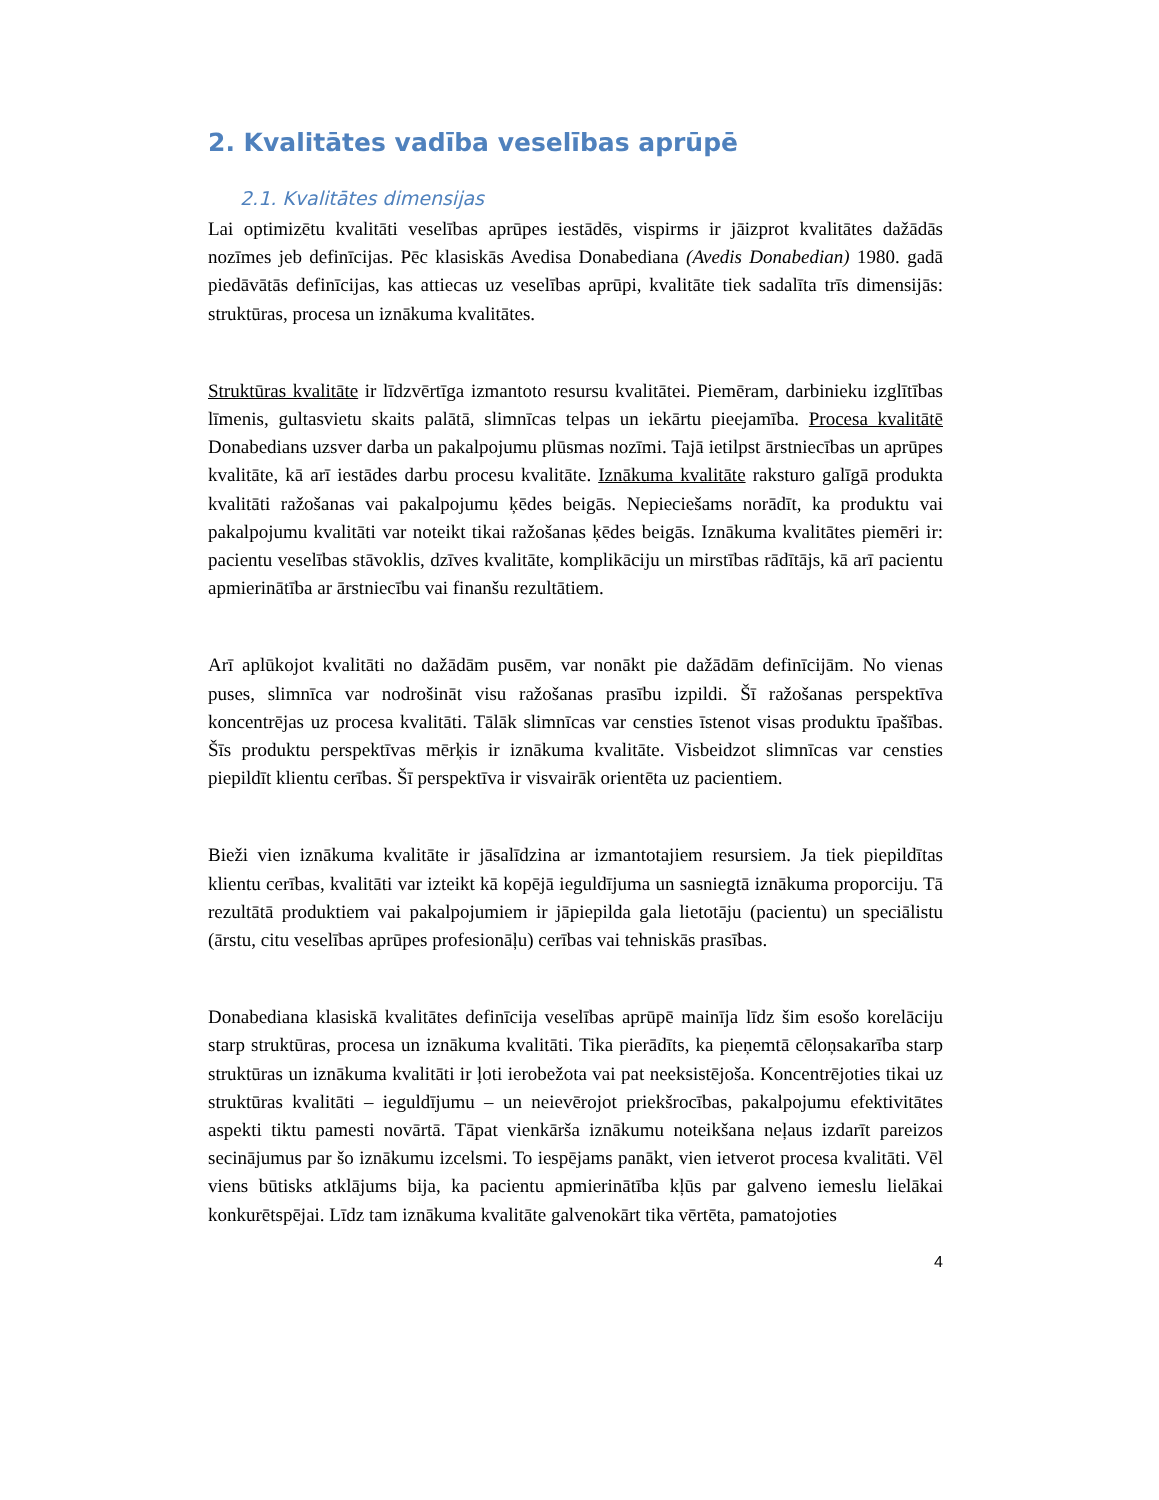2. Kvalitātes vadība veselības aprūpē
2.1. Kvalitātes dimensijas
Lai optimizētu kvalitāti veselības aprūpes iestādēs, vispirms ir jāizprot kvalitātes dažādās nozīmes jeb definīcijas. Pēc klasiskās Avedisa Donabediana (Avedis Donabedian) 1980. gadā piedāvātās definīcijas, kas attiecas uz veselības aprūpi, kvalitāte tiek sadalīta trīs dimensijās: struktūras, procesa un iznākuma kvalitātes.
Struktūras kvalitāte ir līdzvērtīga izmantoto resursu kvalitātei. Piemēram, darbinieku izglītības līmenis, gultasvietu skaits palātā, slimnīcas telpas un iekārtu pieejamība. Procesa kvalitātē Donabedians uzsver darba un pakalpojumu plūsmas nozīmi. Tajā ietilpst ārstniecības un aprūpes kvalitāte, kā arī iestādes darbu procesu kvalitāte. Iznākuma kvalitāte raksturo galīgā produkta kvalitāti ražošanas vai pakalpojumu ķēdes beigās. Nepieciešams norādīt, ka produktu vai pakalpojumu kvalitāti var noteikt tikai ražošanas ķēdes beigās. Iznākuma kvalitātes piemēri ir: pacientu veselības stāvoklis, dzīves kvalitāte, komplikāciju un mirstības rādītājs, kā arī pacientu apmierinātība ar ārstniecību vai finanšu rezultātiem.
Arī aplūkojot kvalitāti no dažādām pusēm, var nonākt pie dažādām definīcijām. No vienas puses, slimnīca var nodrošināt visu ražošanas prasību izpildi. Šī ražošanas perspektīva koncentrējas uz procesa kvalitāti. Tālāk slimnīcas var censties īstenot visas produktu īpašības. Šīs produktu perspektīvas mērķis ir iznākuma kvalitāte. Visbeidzot slimnīcas var censties piepildīt klientu cerības. Šī perspektīva ir visvairāk orientēta uz pacientiem.
Bieži vien iznākuma kvalitāte ir jāsalīdzina ar izmantotajiem resursiem. Ja tiek piepildītas klientu cerības, kvalitāti var izteikt kā kopējā ieguldījuma un sasniegtā iznākuma proporciju. Tā rezultātā produktiem vai pakalpojumiem ir jāpiepilda gala lietotāju (pacientu) un speciālistu (ārstu, citu veselības aprūpes profesionāļu) cerības vai tehniskās prasības.
Donabediana klasiskā kvalitātes definīcija veselības aprūpē mainīja līdz šim esošo korelāciju starp struktūras, procesa un iznākuma kvalitāti. Tika pierādīts, ka pieņemtā cēloņsakarība starp struktūras un iznākuma kvalitāti ir ļoti ierobežota vai pat neeksistējoša. Koncentrējoties tikai uz struktūras kvalitāti – ieguldījumu – un neievērojot priekšrocības, pakalpojumu efektivitātes aspekti tiktu pamesti novārtā. Tāpat vienkārša iznākumu noteikšana neļaus izdarīt pareizos secinājumus par šo iznākumu izcelsmi. To iespējams panākt, vien ietverot procesa kvalitāti. Vēl viens būtisks atklājums bija, ka pacientu apmierinātība kļūs par galveno iemeslu lielākai konkurētspējai. Līdz tam iznākuma kvalitāte galvenokārt tika vērtēta, pamatojoties
4